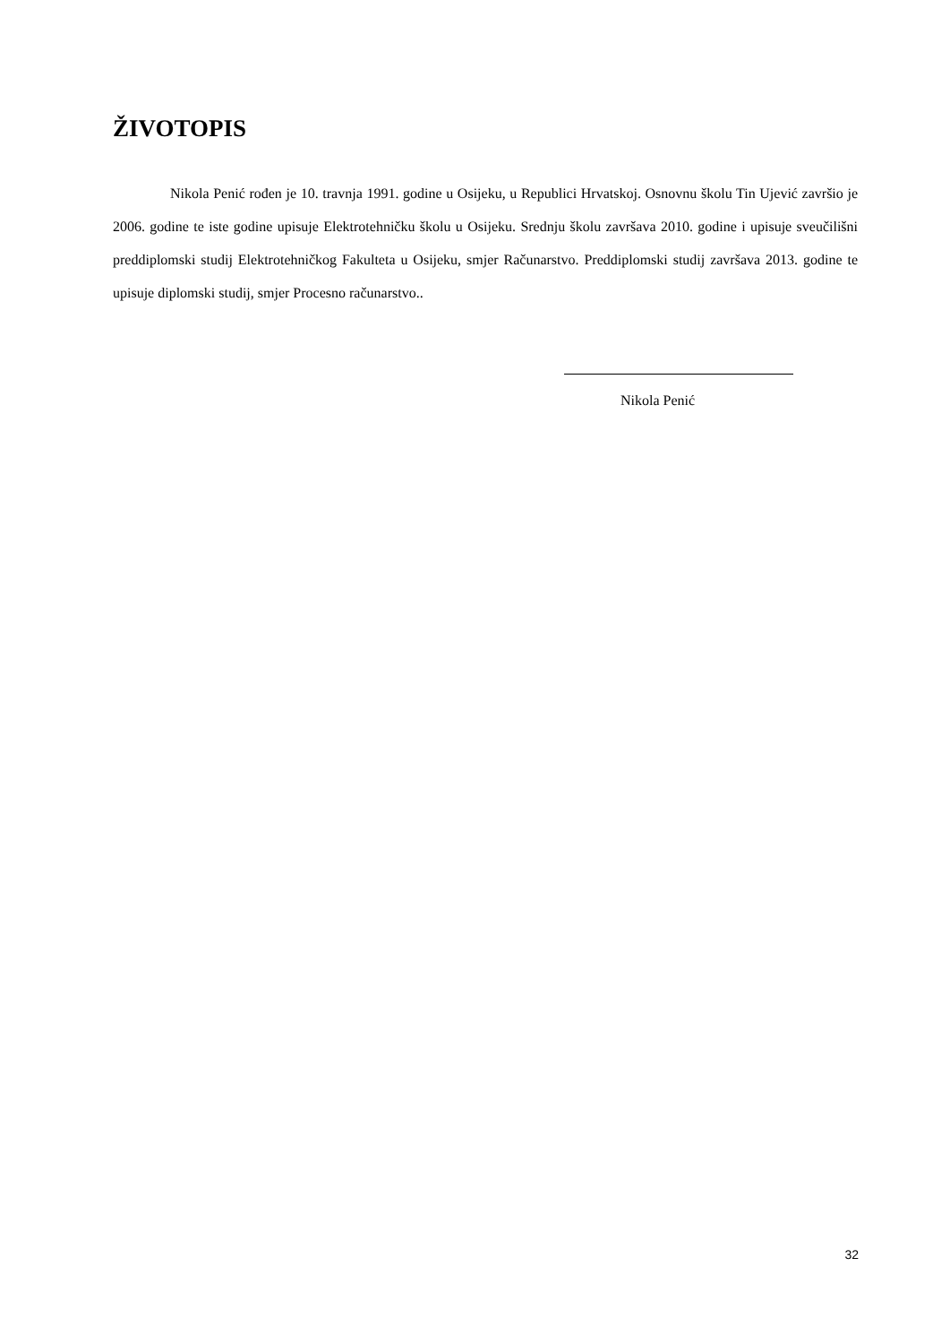ŽIVOTOPIS
Nikola Penić rođen je 10. travnja 1991. godine u Osijeku, u Republici Hrvatskoj. Osnovnu školu Tin Ujević završio je 2006. godine te iste godine upisuje Elektrotehničku školu u Osijeku. Srednju školu završava 2010. godine i upisuje sveučilišni preddiplomski studij Elektrotehničkog Fakulteta u Osijeku, smjer Računarstvo. Preddiplomski studij završava 2013. godine te upisuje diplomski studij, smjer Procesno računarstvo..
Nikola Penić
32